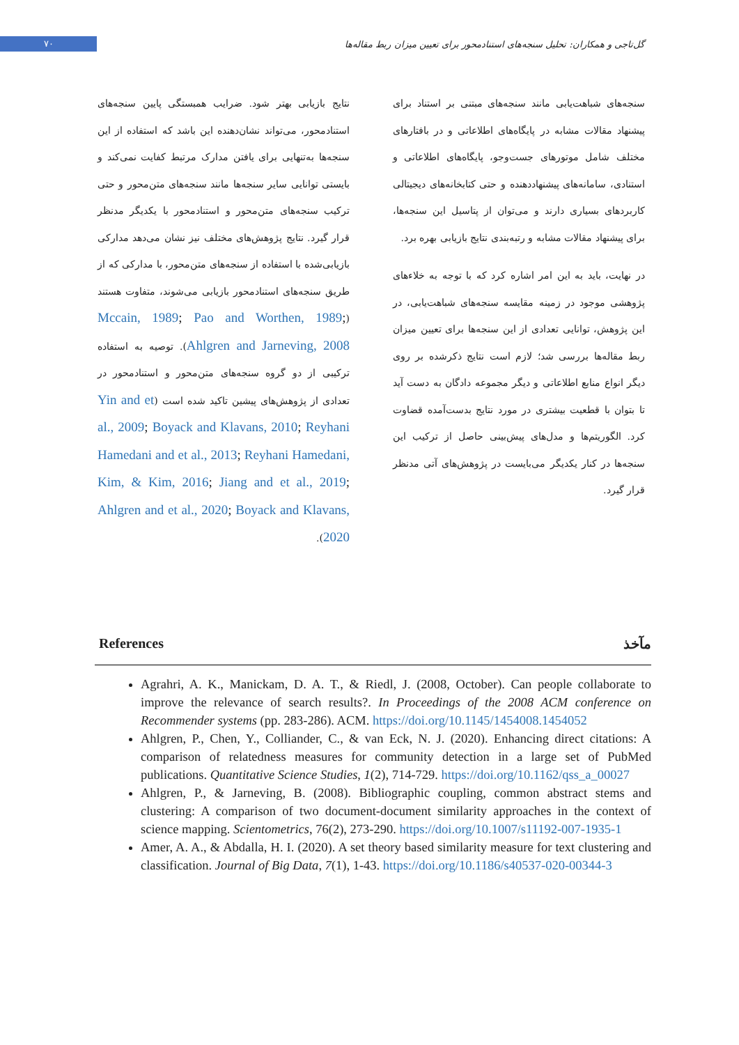۷۰
گل‌تاجی و همکاران: تحلیل سنجه‌های استنادمحور برای تعیین میزان ربط مقاله‌ها
نتایج بازیابی بهتر شود. ضرایب همبستگی پایین سنجه‌های استنادمحور، می‌تواند نشان‌دهنده این باشد که استفاده از این سنجه‌ها به‌تنهایی برای یافتن مدارک مرتبط کفایت نمی‌کند و بایستی توانایی سایر سنجه‌ها مانند سنجه‌های متن‌محور و حتی ترکیب سنجه‌های متن‌محور و استنادمحور با یکدیگر مدنظر قرار گیرد. نتایج پژوهش‌های مختلف نیز نشان می‌دهد مدارکی بازیابی‌شده با استفاده از سنجه‌های متن‌محور، با مدارکی که از طریق سنجه‌های استنادمحور بازیابی می‌شوند، متفاوت هستند (Mccain, 1989; Pao and Worthen, 1989; Ahlgren and Jarneving, 2008). توصیه به استفاده ترکیبی از دو گروه سنجه‌های متن‌محور و استنادمحور در تعدادی از پژوهش‌های پیشین تاکید شده است (Yin and et al., 2009; Boyack and Klavans, 2010; Reyhani Hamedani and et al., 2013; Reyhani Hamedani, Kim, & Kim, 2016; Jiang and et al., 2019; Ahlgren and et al., 2020; Boyack and Klavans, 2020).
سنجه‌های شباهت‌یابی مانند سنجه‌های مبتنی بر استناد برای پیشنهاد مقالات مشابه در پایگاه‌های اطلاعاتی و در بافتارهای مختلف شامل موتورهای جست‌وجو، پایگاه‌های اطلاعاتی و استنادی، سامانه‌های پیشنهاددهنده و حتی کتابخانه‌های دیجیتالی کاربردهای بسیاری دارند و می‌توان از پتاسیل این سنجه‌ها، برای پیشنهاد مقالات مشابه و رتبه‌بندی نتایج بازیابی بهره برد.
در نهایت، باید به این امر اشاره کرد که با توجه به خلاءهای پژوهشی موجود در زمینه مقایسه سنجه‌های شباهت‌یابی، در این پژوهش، توانایی تعدادی از این سنجه‌ها برای تعیین میزان ربط مقاله‌ها بررسی شد؛ لازم است نتایج ذکرشده بر روی دیگر انواع منابع اطلاعاتی و دیگر مجموعه دادگان به دست آید تا بتوان با قطعیت بیشتری در مورد نتایج بدست‌آمده قضاوت کرد. الگوریتم‌ها و مدل‌های پیش‌بینی حاصل از ترکیب این سنجه‌ها در کنار یکدیگر می‌بایست در پژوهش‌های آتی مدنظر قرار گیرد.
References مآخذ
Agrahri, A. K., Manickam, D. A. T., & Riedl, J. (2008, October). Can people collaborate to improve the relevance of search results?. In Proceedings of the 2008 ACM conference on Recommender systems (pp. 283-286). ACM. https://doi.org/10.1145/1454008.1454052
Ahlgren, P., Chen, Y., Colliander, C., & van Eck, N. J. (2020). Enhancing direct citations: A comparison of relatedness measures for community detection in a large set of PubMed publications. Quantitative Science Studies, 1(2), 714-729. https://doi.org/10.1162/qss_a_00027
Ahlgren, P., & Jarneving, B. (2008). Bibliographic coupling, common abstract stems and clustering: A comparison of two document-document similarity approaches in the context of science mapping. Scientometrics, 76(2), 273-290. https://doi.org/10.1007/s11192-007-1935-1
Amer, A. A., & Abdalla, H. I. (2020). A set theory based similarity measure for text clustering and classification. Journal of Big Data, 7(1), 1-43. https://doi.org/10.1186/s40537-020-00344-3